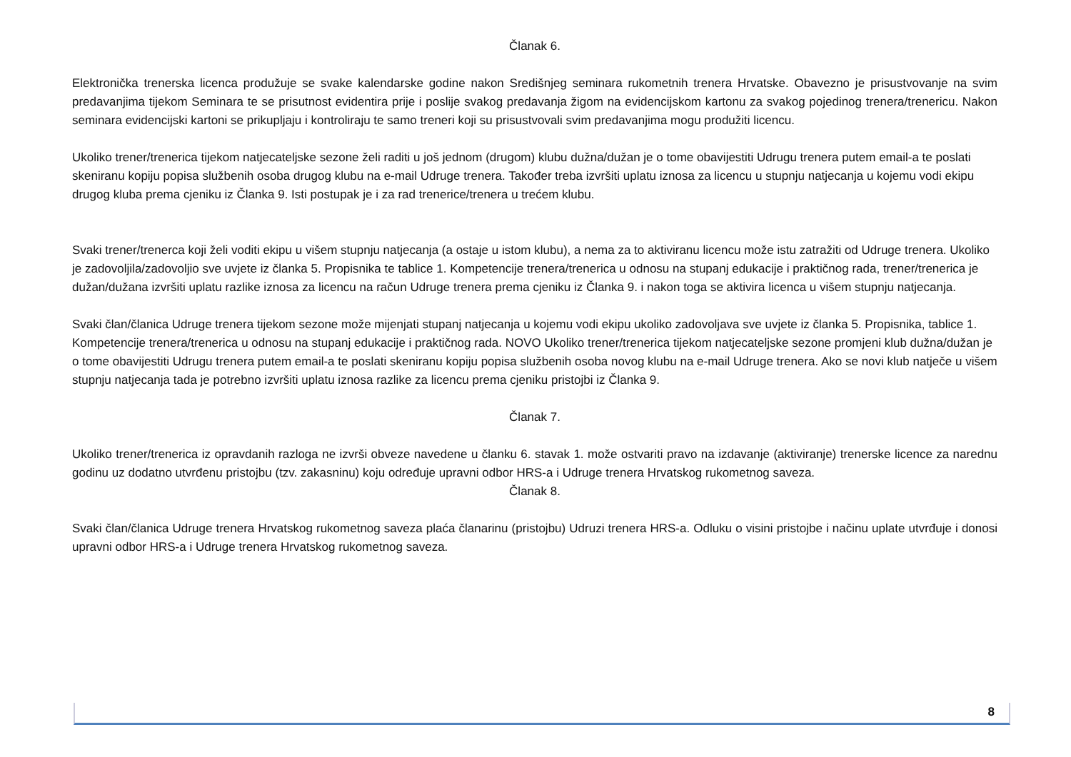Članak 6.
Elektronička trenerska licenca produžuje se svake kalendarske godine nakon Središnjeg seminara rukometnih trenera Hrvatske. Obavezno je prisustvovanje na svim predavanjima tijekom Seminara te se prisutnost evidentira prije i poslije svakog predavanja žigom na evidencijskom kartonu za svakog pojedinog trenera/trenericu. Nakon seminara evidencijski kartoni se prikupljaju i kontroliraju te samo treneri koji su prisustvovali svim predavanjima mogu produžiti licencu.
Ukoliko trener/trenerica tijekom natjecateljske sezone želi raditi u još jednom (drugom) klubu dužna/dužan je o tome obavijestiti Udrugu trenera putem email-a te poslati skeniranu kopiju popisa službenih osoba drugog klubu na e-mail Udruge trenera. Također treba izvršiti uplatu iznosa za licencu u stupnju natjecanja u kojemu vodi ekipu drugog kluba prema cjeniku iz Članka 9. Isti postupak je i za rad trenerice/trenera u trećem klubu.
Svaki trener/trenerca koji želi voditi ekipu u višem stupnju natjecanja (a ostaje u istom klubu), a nema za to aktiviranu licencu može istu zatražiti od Udruge trenera. Ukoliko je zadovoljila/zadovoljio sve uvjete iz članka 5. Propisnika te tablice 1. Kompetencije trenera/trenerica u odnosu na stupanj edukacije i praktičnog rada, trener/trenerica je dužan/dužana izvršiti uplatu razlike iznosa za licencu na račun Udruge trenera prema cjeniku iz Članka 9. i nakon toga se aktivira licenca u višem stupnju natjecanja.
Svaki član/članica Udruge trenera tijekom sezone može mijenjati stupanj natjecanja u kojemu vodi ekipu ukoliko zadovoljava sve uvjete iz članka 5. Propisnika, tablice 1. Kompetencije trenera/trenerica u odnosu na stupanj edukacije i praktičnog rada. NOVO Ukoliko trener/trenerica tijekom natjecateljske sezone promjeni klub dužna/dužan je o tome obavijestiti Udrugu trenera putem email-a te poslati skeniranu kopiju popisa službenih osoba novog klubu na e-mail Udruge trenera. Ako se novi klub natječe u višem stupnju natjecanja tada je potrebno izvršiti uplatu iznosa razlike za licencu prema cjeniku pristojbi iz Članka 9.
Članak 7.
Ukoliko trener/trenerica iz opravdanih razloga ne izvrši obveze navedene u članku 6. stavak 1. može ostvariti pravo na izdavanje (aktiviranje) trenerske licence za narednu godinu uz dodatno utvrđenu pristojbu (tzv. zakasninu) koju određuje upravni odbor HRS-a i Udruge trenera Hrvatskog rukometnog saveza.
Članak 8.
Svaki član/članica Udruge trenera Hrvatskog rukometnog saveza plaća članarinu (pristojbu) Udruzi trenera HRS-a. Odluku o visini pristojbe i načinu uplate utvrđuje i donosi upravni odbor HRS-a i Udruge trenera Hrvatskog rukometnog saveza.
8